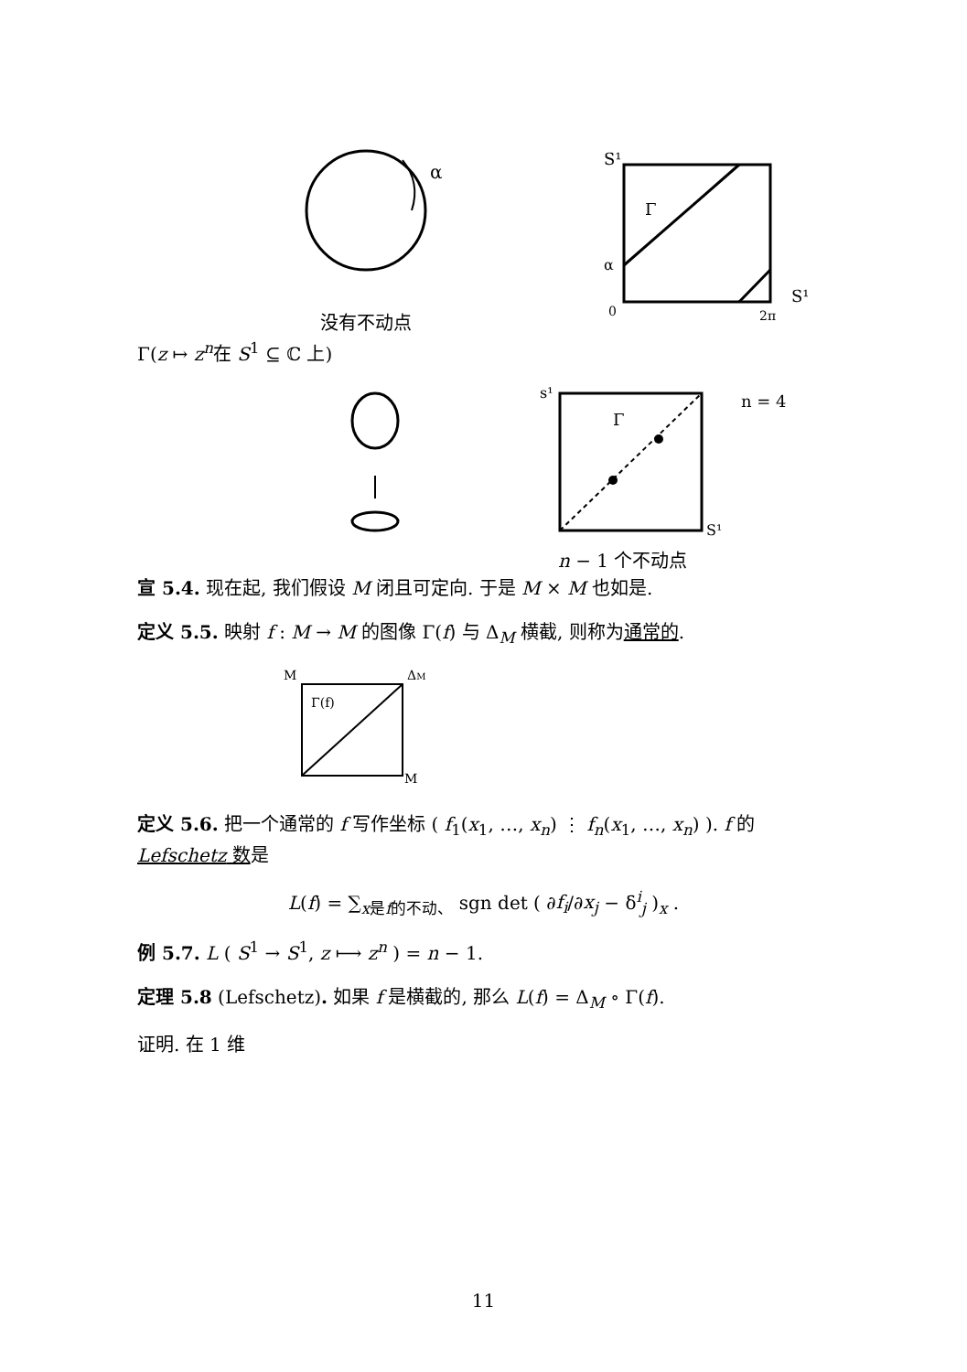α
没有不动点
S¹
Γ
α
0
2π
S¹
Γ(z ↦ z<sup>n</sup>在 S<sup>1</sup> ⊆ ℂ 上)
s¹
Γ
n = 4
S¹
n − 1 个不动点
宣 5.4. 现在起, 我们假设 M 闭且可定向. 于是 M × M 也如是.
定义 5.5. 映射 f : M → M 的图像 Γ(f) 与 Δ<sub>M</sub> 横截, 则称为通常的.
M
ΔM
Γ(f)
M
定义 5.6. 把一个通常的 f 写作坐标 ( f<sub>1</sub>(x<sub>1</sub>, …, x<sub>n</sub>) ⋮ f<sub>n</sub>(x<sub>1</sub>, …, x<sub>n</sub>) ). f 的Lefschetz 数是
L(f) = ∑<sub>x是f的不动、</sub> sgn det ( ∂f<sub>i</sub>/∂x<sub>j</sub> − δ<sup>i</sup><sub>j</sub> )<sub>x</sub> .
例 5.7. L ( S<sup>1</sup> → S<sup>1</sup>, z ⟼ z<sup>n</sup> ) = n − 1.
定理 5.8 (Lefschetz). 如果 f 是横截的, 那么 L(f) = Δ<sub>M</sub> ∘ Γ(f).
证明. 在 1 维
11